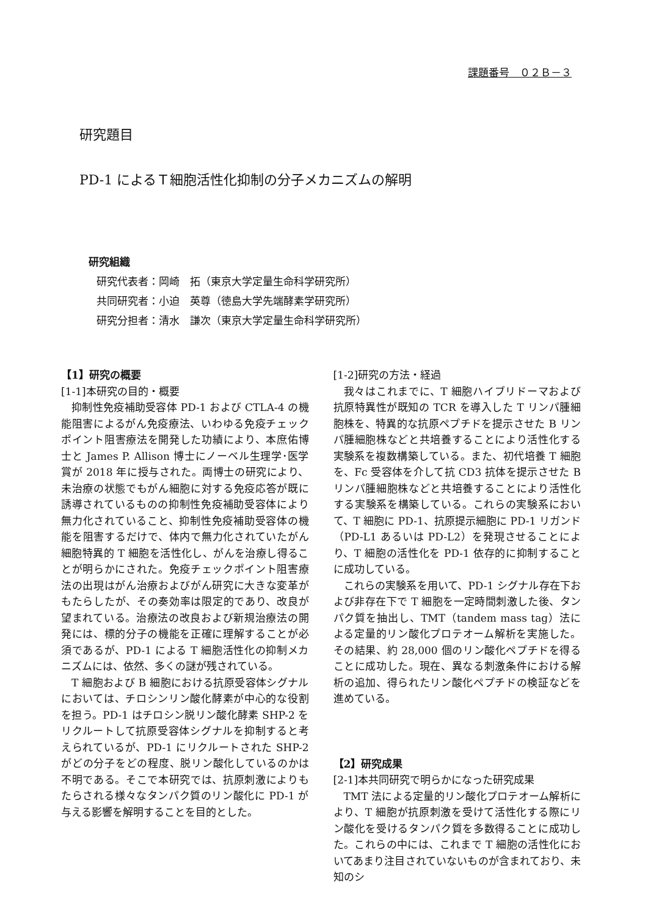課題番号　０２Ｂ－３
研究題目
PD-1 によるＴ細胞活性化抑制の分子メカニズムの解明
研究組織
研究代表者：岡崎　拓（東京大学定量生命科学研究所）
共同研究者：小迫　英尊（徳島大学先端酵素学研究所）
研究分担者：清水　謙次（東京大学定量生命科学研究所）
【1】研究の概要
[1-1]本研究の目的・概要
抑制性免疫補助受容体 PD-1 および CTLA-4 の機能阻害によるがん免疫療法、いわゆる免疫チェックポイント阻害療法を開発した功績により、本庶佑博士と James P. Allison 博士にノーベル生理学･医学賞が 2018 年に授与された。両博士の研究により、未治療の状態でもがん細胞に対する免疫応答が既に誘導されているものの抑制性免疫補助受容体により無力化されていること、抑制性免疫補助受容体の機能を阻害するだけで、体内で無力化されていたがん細胞特異的 T 細胞を活性化し、がんを治療し得ることが明らかにされた。免疫チェックポイント阻害療法の出現はがん治療およびがん研究に大きな変革がもたらしたが、その奏効率は限定的であり、改良が望まれている。治療法の改良および新規治療法の開発には、標的分子の機能を正確に理解することが必須であるが、PD-1 による T 細胞活性化の抑制メカニズムには、依然、多くの謎が残されている。
T 細胞および B 細胞における抗原受容体シグナルにおいては、チロシンリン酸化酵素が中心的な役割を担う。PD-1 はチロシン脱リン酸化酵素 SHP-2 をリクルートして抗原受容体シグナルを抑制すると考えられているが、PD-1 にリクルートされた SHP-2 がどの分子をどの程度、脱リン酸化しているのかは不明である。そこで本研究では、抗原刺激によりもたらされる様々なタンパク質のリン酸化に PD-1 が与える影響を解明することを目的とした。
[1-2]研究の方法・経過
我々はこれまでに、T 細胞ハイブリドーマおよび抗原特異性が既知の TCR を導入した T リンパ腫細胞株を、特異的な抗原ペプチドを提示させた B リンパ腫細胞株などと共培養することにより活性化する実験系を複数構築している。また、初代培養 T 細胞を、Fc 受容体を介して抗 CD3 抗体を提示させた B リンパ腫細胞株などと共培養することにより活性化する実験系を構築している。これらの実験系において、T 細胞に PD-1、抗原提示細胞に PD-1 リガンド（PD-L1 あるいは PD-L2）を発現させることにより、T 細胞の活性化を PD-1 依存的に抑制することに成功している。
これらの実験系を用いて、PD-1 シグナル存在下および非存在下で T 細胞を一定時間刺激した後、タンパク質を抽出し、TMT（tandem mass tag）法による定量的リン酸化プロテオーム解析を実施した。その結果、約 28,000 個のリン酸化ペプチドを得ることに成功した。現在、異なる刺激条件における解析の追加、得られたリン酸化ペプチドの検証などを進めている。
【2】研究成果
[2-1]本共同研究で明らかになった研究成果
TMT 法による定量的リン酸化プロテオーム解析により、T 細胞が抗原刺激を受けて活性化する際にリン酸化を受けるタンパク質を多数得ることに成功した。これらの中には、これまで T 細胞の活性化においてあまり注目されていないものが含まれており、未知のシ